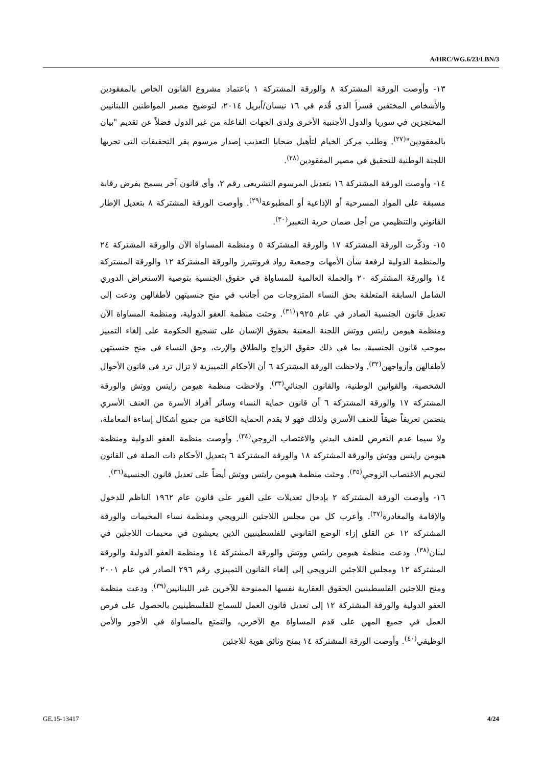A/HRC/WG.6/23/LBN/3
١٣- وأوصت الورقة المشتركة ٨ والورقة المشتركة ١ باعتماد مشروع القانون الخاص بالمفقودين والأشخاص المختفين قسراً الذي قُدم في ١٦ نيسان/أبريل ٢٠١٤، لتوضيح مصير المواطنين اللبنانيين المحتجزين في سوريا والدول الأجنبية الأخرى ولدى الجهات الفاعلة من غير الدول فضلاً عن تقديم "بيان بالمفقودين"<sup>(٢٧)</sup>. وطلب مركز الخيام لتأهيل ضحايا التعذيب إصدار مرسوم يقر التحقيقات التي تجريها اللجنة الوطنية للتحقيق في مصير المفقودين<sup>(٢٨)</sup>.
١٤- وأوصت الورقة المشتركة ١٦ بتعديل المرسوم التشريعي رقم ٢، وأي قانون آخر يسمح بفرض رقابة مسبقة على المواد المسرحية أو الإذاعية أو المطبوعة<sup>(٢٩)</sup>. وأوصت الورقة المشتركة ٨ بتعديل الإطار القانوني والتنظيمي من أجل ضمان حرية التعبير<sup>(٣٠)</sup>.
١٥- وذكّرت الورقة المشتركة ١٧ والورقة المشتركة ٥ ومنظمة المساواة الآن والورقة المشتركة ٢٤ والمنظمة الدولية لرفعة شأن الأمهات وجمعية رواد فرونتيرز والورقة المشتركة ١٢ والورقة المشتركة ١٤ والورقة المشتركة ٢٠ والحملة العالمية للمساواة في حقوق الجنسية بتوصية الاستعراض الدوري الشامل السابقة المتعلقة بحق النساء المتزوجات من أجانب في منح جنسيتهن لأطفالهن ودعت إلى تعديل قانون الجنسية الصادر في عام ١٩٢٥<sup>(٣١)</sup>. وحثت منظمة العفو الدولية، ومنظمة المساواة الآن ومنظمة هيومن رايتس ووتش اللجنة المعنية بحقوق الإنسان على تشجيع الحكومة على إلغاء التمييز بموجب قانون الجنسية، بما في ذلك حقوق الزواج والطلاق والإرث، وحق النساء في منح جنسيتهن لأطفالهن وأزواجهن<sup>(٣٢)</sup>. ولاحظت الورقة المشتركة ٦ أن الأحكام التمييزية لا تزال ترد في قانون الأحوال الشخصية، والقوانين الوطنية، والقانون الجنائي<sup>(٣٣)</sup>. ولاحظت منظمة هيومن رايتس ووتش والورقة المشتركة ١٧ والورقة المشتركة ٦ أن قانون حماية النساء وسائر أفراد الأسرة من العنف الأسري يتضمن تعريفاً ضيقاً للعنف الأسري ولذلك فهو لا يقدم الحماية الكافية من جميع أشكال إساءة المعاملة، ولا سيما عدم التعرض للعنف البدني والاغتصاب الزوجي<sup>(٣٤)</sup>. وأوصت منظمة العفو الدولية ومنظمة هيومن رايتس ووتش والورقة المشتركة ١٨ والورقة المشتركة ٦ بتعديل الأحكام ذات الصلة في القانون لتجريم الاغتصاب الزوجي<sup>(٣٥)</sup>. وحثت منظمة هيومن رايتس ووتش أيضاً على تعديل قانون الجنسية<sup>(٣٦)</sup>.
١٦- وأوصت الورقة المشتركة ٢ بإدخال تعديلات على الفور على قانون عام ١٩٦٢ الناظم للدخول والإقامة والمغادرة<sup>(٣٧)</sup>. وأعرب كل من مجلس اللاجئين النرويجي ومنظمة نساء المخيمات والورقة المشتركة ١٢ عن القلق إزاء الوضع القانوني للفلسطينيين الذين يعيشون في مخيمات اللاجئين في لبنان<sup>(٣٨)</sup>. ودعت منظمة هيومن رايتس ووتش والورقة المشتركة ١٤ ومنظمة العفو الدولية والورقة المشتركة ١٢ ومجلس اللاجئين النرويجي إلى إلغاء القانون التمييزي رقم ٢٩٦ الصادر في عام ٢٠٠١ ومنح اللاجئين الفلسطينيين الحقوق العقارية نفسها الممنوحة للآخرين غير اللبنانيين<sup>(٣٩)</sup>. ودعت منظمة العفو الدولية والورقة المشتركة ١٢ إلى تعديل قانون العمل للسماح للفلسطينيين بالحصول على فرص العمل في جميع المهن على قدم المساواة مع الآخرين، والتمتع بالمساواة في الأجور والأمن الوظيفي<sup>(٤٠)</sup>. وأوصت الورقة المشتركة ١٤ بمنح وثائق هوية للاجئين
GE.15-13417 4/24